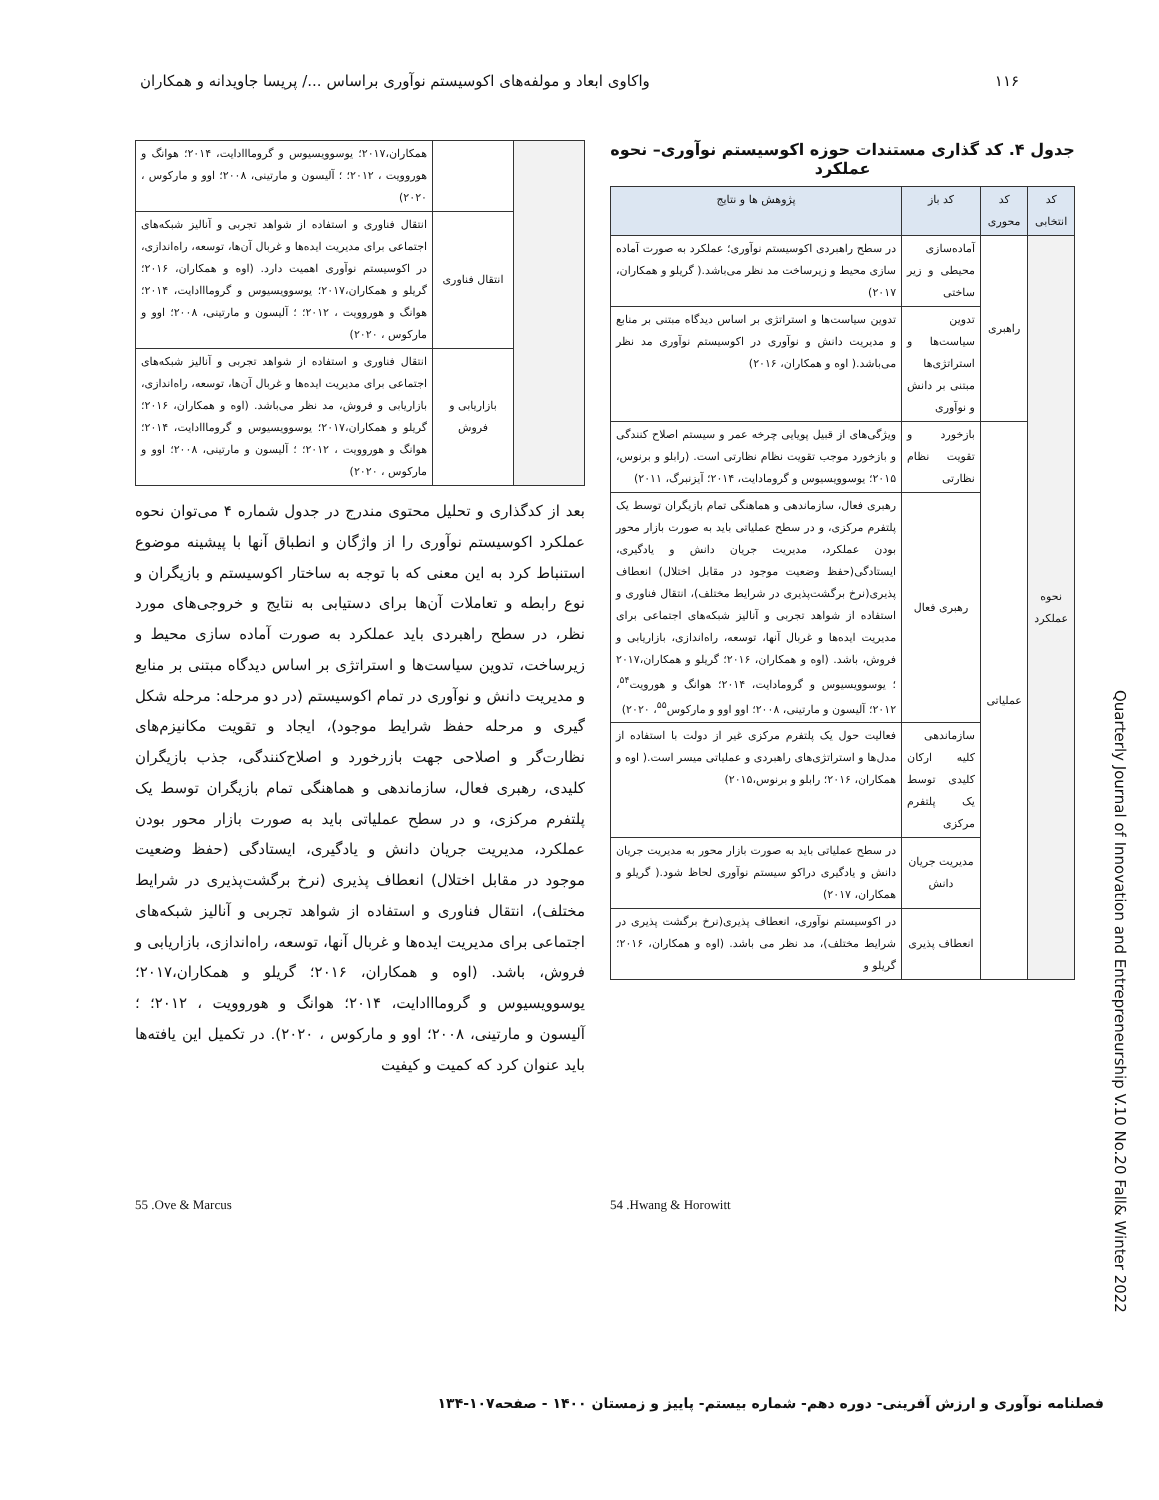۱۱۶ واکاوی ابعاد و مولفه‌های اکوسیستم نوآوری براساس .../ پریسا جاویدانه و همکاران
جدول ۴. کد گذاری مستندات حوزه اکوسیستم نوآوری– نحوه عملکرد
| کد انتخابی | کد محوری | کد باز | پژوهش ها و نتایج |
| --- | --- | --- | --- |
| نحوه عملکرد | راهبری | آماده‌سازی محیطی و زیر ساختی | در سطح راهبردی اکوسیستم نوآوری؛ عملکرد به صورت آماده سازی محیط و زیرساخت مد نظر می‌باشد.( گریلو و همکاران، ۲۰۱۷) |
| | | تدوین سیاست‌ها و استراتژی‌ها مبتنی بر دانش و نوآوری | تدوین سیاست‌ها و استراتژی بر اساس دیدگاه مبتنی بر منابع و مدیریت دانش و نوآوری در اکوسیستم نوآوری مد نظر می‌باشد.( اوه و همکاران، ۲۰۱۶) |
| | عملیاتی | بازخورد و تقویت نظام نظارتی | ویژگی‌های از قبیل پویایی چرخه عمر و سیستم اصلاح کنندگی و بازخورد موجب تقویت نظام نظارتی است. (رابلو و برنوس، ۲۰۱۵؛ یوسوویسیوس و گرومادایت، ۲۰۱۴؛ آیزنبرگ، ۲۰۱۱) |
| | | رهبری فعال | رهبری فعال، سازماندهی و هماهنگی تمام بازیگران توسط یک پلتفرم مرکزی، و در سطح عملیاتی باید به صورت بازار محور بودن عملکرد، مدیریت جریان دانش و یادگیری، ایستادگی(حفظ وضعیت موجود در مقابل اختلال) انعطاف پذیری(نرخ برگشت‌پذیری در شرایط مختلف)، انتقال فناوری و استفاده از شواهد تجربی و آنالیز شبکه‌های اجتماعی برای مدیریت ایده‌ها و غربال آنها، توسعه، راه‌اندازی، بازاریابی و فروش، باشد. (اوه و همکاران، ۲۰۱۶؛ گریلو و همکاران،۲۰۱۷ ؛ یوسوویسیوس و گرومادایت، ۲۰۱۴؛ هوانگ و هورویت<sup>۵۴</sup>، ۲۰۱۲؛ آلیسون و مارتینی، ۲۰۰۸؛ اوو اوو و مارکوس<sup>۵۵</sup>، ۲۰۲۰) |
| | | سازماندهی کلیه ارکان کلیدی توسط یک پلتفرم مرکزی | فعالیت حول یک پلتفرم مرکزی غیر از دولت با استفاده از مدل‌ها و استراتژی‌های راهبردی و عملیاتی میسر است.( اوه و همکاران، ۲۰۱۶؛ رابلو و برنوس،۲۰۱۵) |
| | | مدیریت جریان دانش | در سطح عملیاتی باید به صورت بازار محور به مدیریت جریان دانش و یادگیری دراکو سیستم نوآوری لحاظ شود.( گریلو و همکاران، ۲۰۱۷) |
| | | انعطاف پذیری | در اکوسیستم نوآوری، انعطاف پذیری(نرخ برگشت پذیری در شرایط مختلف)، مد نظر می باشد. (اوه و همکاران، ۲۰۱۶؛ گریلو و |
| | | همکاران،۲۰۱۷؛ یوسوویسیوس و گرومااادایت، ۲۰۱۴؛ هوانگ و هوروویت ، ۲۰۱۲؛ ؛ آلیسون و مارتینی، ۲۰۰۸؛ اوو و مارکوس ، ۲۰۲۰) |
| | انتقال فناوری | انتقال فناوری و استفاده از شواهد تجربی و آنالیز شبکه‌های اجتماعی برای مدیریت ایده‌ها و غربال آن‌ها، توسعه، راه‌اندازی، در اکوسیستم نوآوری اهمیت دارد. (اوه و همکاران، ۲۰۱۶؛ گریلو و همکاران،۲۰۱۷؛ یوسوویسیوس و گرومااادایت، ۲۰۱۴؛ هوانگ و هوروویت ، ۲۰۱۲؛ ؛ آلیسون و مارتینی، ۲۰۰۸؛ اوو و مارکوس ، ۲۰۲۰) |
| | بازاریابی و فروش | انتقال فناوری و استفاده از شواهد تجربی و آنالیز شبکه‌های اجتماعی برای مدیریت ایده‌ها و غربال آن‌ها، توسعه، راه‌اندازی، بازاریابی و فروش، مد نظر می‌باشد. (اوه و همکاران، ۲۰۱۶؛ گریلو و همکاران،۲۰۱۷؛ یوسوویسیوس و گرومااادایت، ۲۰۱۴؛ هوانگ و هوروویت ، ۲۰۱۲؛ ؛ آلیسون و مارتینی، ۲۰۰۸؛ اوو و مارکوس ، ۲۰۲۰) |
بعد از کدگذاری و تحلیل محتوی مندرج در جدول شماره ۴ می‌توان نحوه عملکرد اکوسیستم نوآوری را از واژگان و انطباق آنها با پیشینه موضوع استنباط کرد به این معنی که با توجه به ساختار اکوسیستم و بازیگران و نوع رابطه و تعاملات آن‌ها برای دستیابی به نتایج و خروجی‌های مورد نظر، در سطح راهبردی باید عملکرد به صورت آماده سازی محیط و زیرساخت، تدوین سیاست‌ها و استراتژی بر اساس دیدگاه مبتنی بر منابع و مدیریت دانش و نوآوری در تمام اکوسیستم (در دو مرحله: مرحله شکل گیری و مرحله حفظ شرایط موجود)، ایجاد و تقویت مکانیزم‌های نظارت‌گر و اصلاحی جهت بازرخورد و اصلاح‌کنندگی، جذب بازیگران کلیدی، رهبری فعال، سازماندهی و هماهنگی تمام بازیگران توسط یک پلتفرم مرکزی، و در سطح عملیاتی باید به صورت بازار محور بودن عملکرد، مدیریت جریان دانش و یادگیری، ایستادگی (حفظ وضعیت موجود در مقابل اختلال) انعطاف پذیری (نرخ برگشت‌پذیری در شرایط مختلف)، انتقال فناوری و استفاده از شواهد تجربی و آنالیز شبکه‌های اجتماعی برای مدیریت ایده‌ها و غربال آنها، توسعه، راه‌اندازی، بازاریابی و فروش، باشد. (اوه و همکاران، ۲۰۱۶؛ گریلو و همکاران،۲۰۱۷؛ یوسوویسیوس و گرومااادایت، ۲۰۱۴؛ هوانگ و هوروویت ، ۲۰۱۲؛ ؛ آلیسون و مارتینی، ۲۰۰۸؛ اوو و مارکوس ، ۲۰۲۰). در تکمیل این یافته‌ها باید عنوان کرد که کمیت و کیفیت
54 .Hwang & Horowitt
55 .Ove & Marcus
Quarterly Journal of Innovation and Entrepreneurship V.10 No.20 Fall& Winter 2022
فصلنامه نوآوری و ارزش آفرینی- دوره دهم- شماره بیستم- پاییز و زمستان ۱۴۰۰ - صفحه۱۰۷-۱۳۴